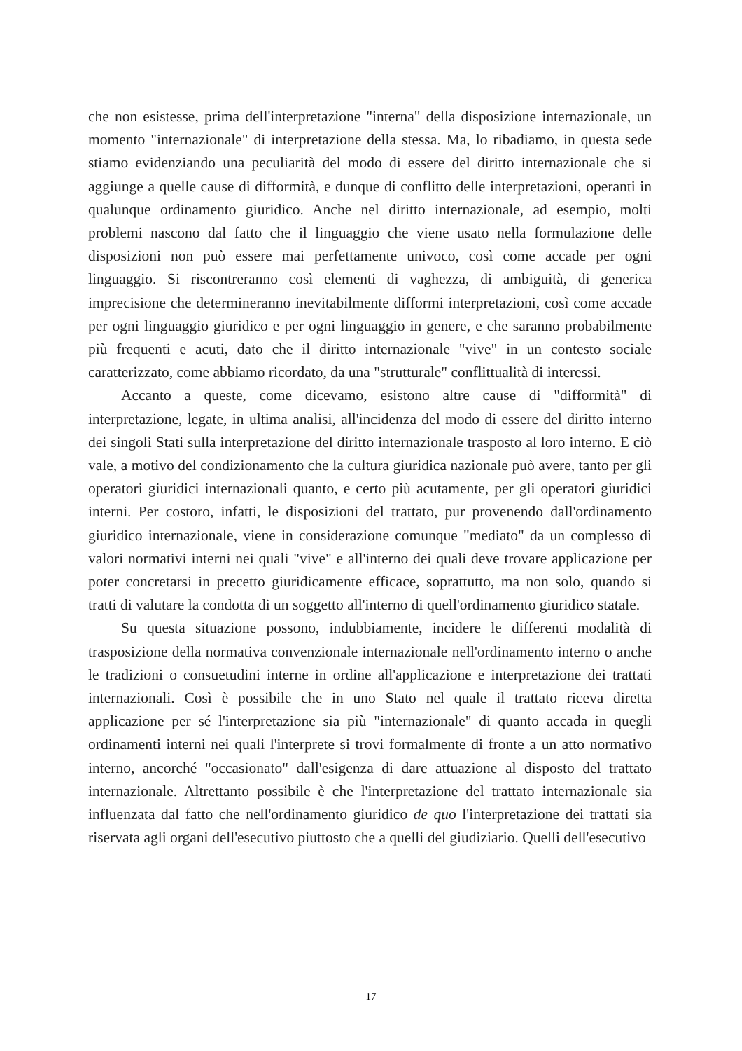che non esistesse, prima dell'interpretazione "interna" della disposizione internazionale, un momento "internazionale" di interpretazione della stessa. Ma, lo ribadiamo, in questa sede stiamo evidenziando una peculiarità del modo di essere del diritto internazionale che si aggiunge a quelle cause di difformità, e dunque di conflitto delle interpretazioni, operanti in qualunque ordinamento giuridico. Anche nel diritto internazionale, ad esempio, molti problemi nascono dal fatto che il linguaggio che viene usato nella formulazione delle disposizioni non può essere mai perfettamente univoco, così come accade per ogni linguaggio. Si riscontreranno così elementi di vaghezza, di ambiguità, di generica imprecisione che determineranno inevitabilmente difformi interpretazioni, così come accade per ogni linguaggio giuridico e per ogni linguaggio in genere, e che saranno probabilmente più frequenti e acuti, dato che il diritto internazionale "vive" in un contesto sociale caratterizzato, come abbiamo ricordato, da una "strutturale" conflittualità di interessi.
Accanto a queste, come dicevamo, esistono altre cause di "difformità" di interpretazione, legate, in ultima analisi, all'incidenza del modo di essere del diritto interno dei singoli Stati sulla interpretazione del diritto internazionale trasposto al loro interno. E ciò vale, a motivo del condizionamento che la cultura giuridica nazionale può avere, tanto per gli operatori giuridici internazionali quanto, e certo più acutamente, per gli operatori giuridici interni. Per costoro, infatti, le disposizioni del trattato, pur provenendo dall'ordinamento giuridico internazionale, viene in considerazione comunque "mediato" da un complesso di valori normativi interni nei quali "vive" e all'interno dei quali deve trovare applicazione per poter concretarsi in precetto giuridicamente efficace, soprattutto, ma non solo, quando si tratti di valutare la condotta di un soggetto all'interno di quell'ordinamento giuridico statale.
Su questa situazione possono, indubbiamente, incidere le differenti modalità di trasposizione della normativa convenzionale internazionale nell'ordinamento interno o anche le tradizioni o consuetudini interne in ordine all'applicazione e interpretazione dei trattati internazionali. Così è possibile che in uno Stato nel quale il trattato riceva diretta applicazione per sé l'interpretazione sia più "internazionale" di quanto accada in quegli ordinamenti interni nei quali l'interprete si trovi formalmente di fronte a un atto normativo interno, ancorché "occasionato" dall'esigenza di dare attuazione al disposto del trattato internazionale. Altrettanto possibile è che l'interpretazione del trattato internazionale sia influenzata dal fatto che nell'ordinamento giuridico de quo l'interpretazione dei trattati sia riservata agli organi dell'esecutivo piuttosto che a quelli del giudiziario. Quelli dell'esecutivo
17